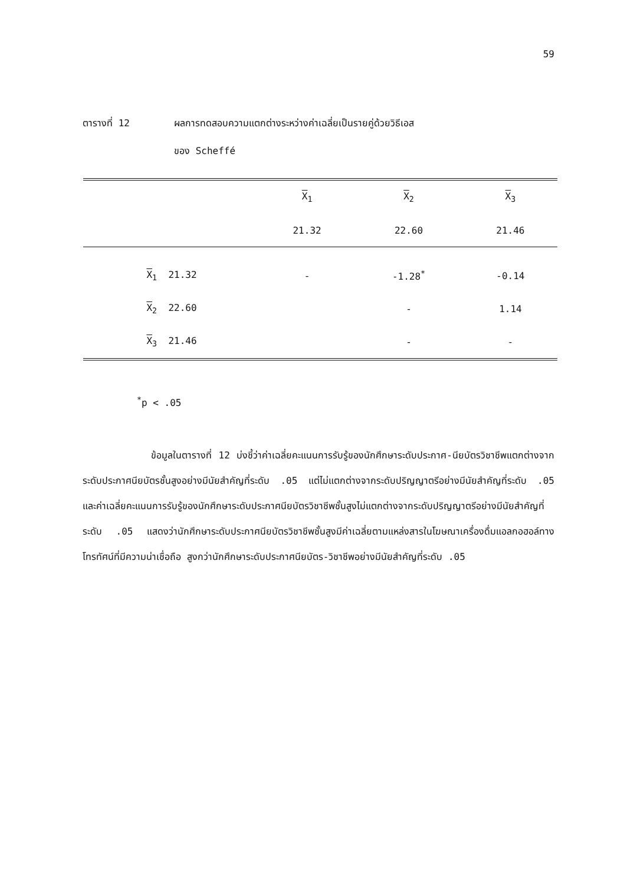59
ตารางที่ 12 ผลการทดสอบความแตกต่างระหว่างค่าเฉลี่ยเป็นรายคู่ด้วยวิธีเอส
ของ Scheffé
| | X<sub>1</sub> | X<sub>2</sub> | X<sub>3</sub> |
| | 21.32 | 22.60 | 21.46 |
| X<sub>1</sub> 21.32 | - | -1.28<sup>*</sup> | -0.14 |
| X<sub>2</sub> 22.60 | | - | 1.14 |
| X<sub>3</sub> 21.46 | | - | - |
<sup>*</sup> p < .05
ข้อมูลในตารางที่ 12 บ่งชี้ว่าค่าเฉลี่ยคะแนนการรับรู้ของนักศึกษาระดับประกาศ-นียบัตรวิชาชีพแตกต่างจากระดับประกาศนียบัตรชั้นสูงอย่างมีนัยสำคัญที่ระดับ .05 แต่ไม่แตกต่างจากระดับปริญญาตรีอย่างมีนัยสำคัญที่ระดับ .05 และค่าเฉลี่ยคะแนนการรับรู้ของนักศึกษาระดับประกาศนียบัตรวิชาชีพชั้นสูงไม่แตกต่างจากระดับปริญญาตรีอย่างมีนัยสำคัญที่ระดับ .05 แสดงว่านักศึกษาระดับประกาศนียบัตรวิชาชีพชั้นสูงมีค่าเฉลี่ยตามแหล่งสารในโฆษณาเครื่องดื่มแอลกอฮอล์ทางโทรทัศน์ที่มีความน่าเชื่อถือ สูงกว่านักศึกษาระดับประกาศนียบัตร-วิชาชีพอย่างมีนัยสำคัญที่ระดับ .05